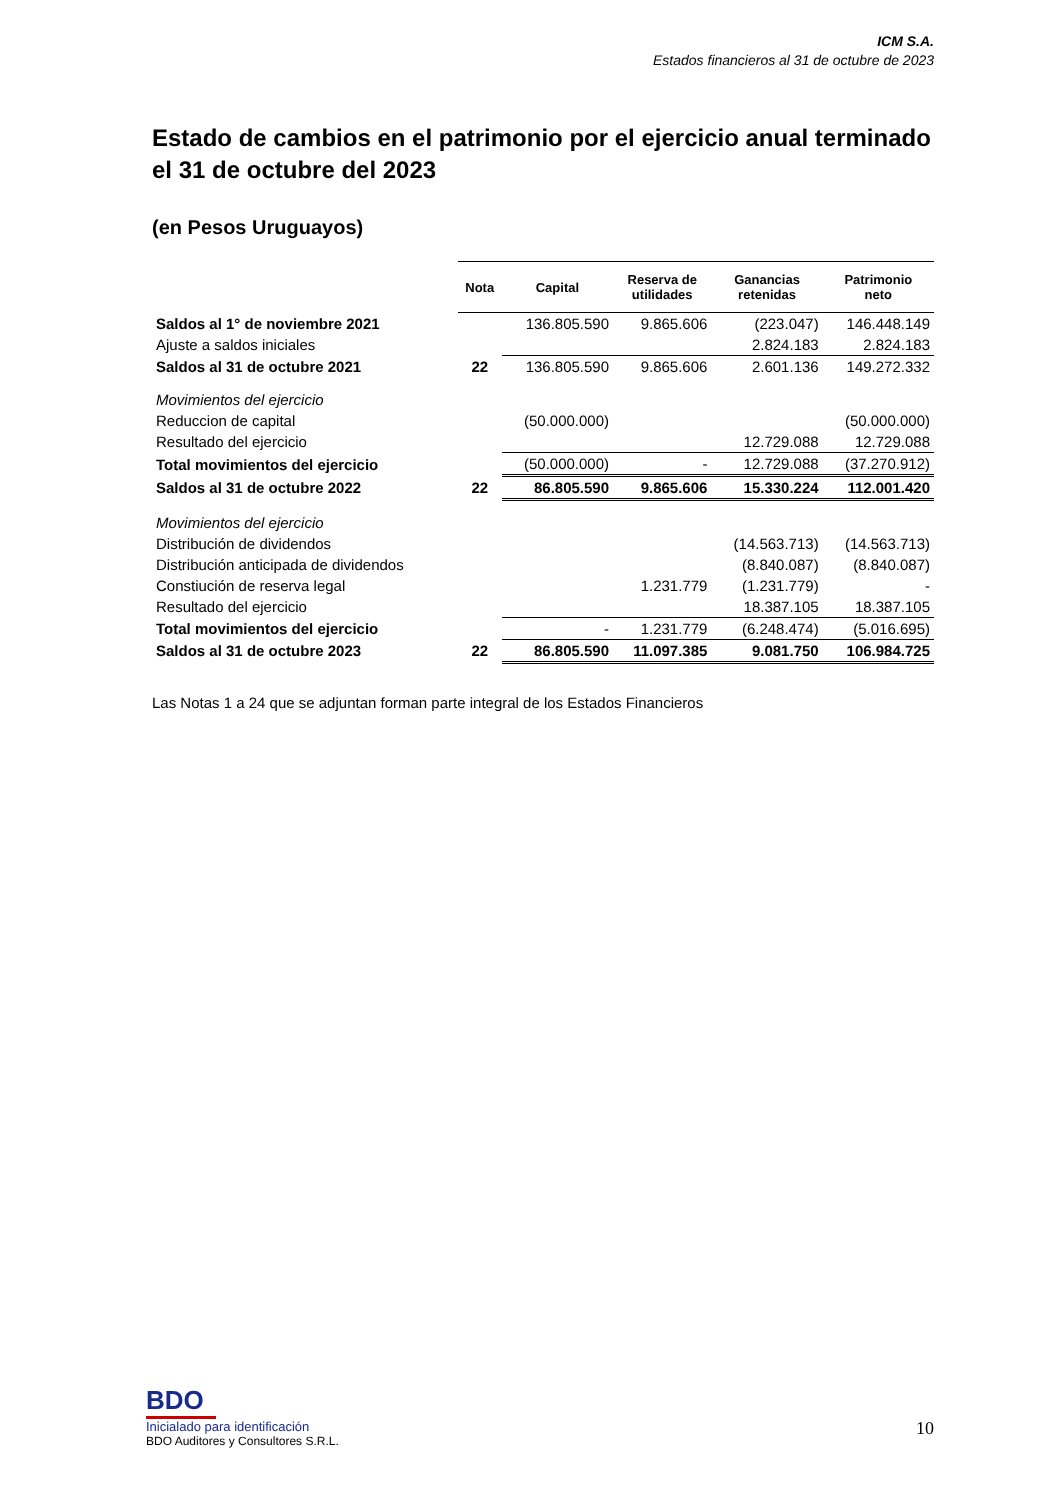ICM S.A.
Estados financieros al 31 de octubre de 2023
Estado de cambios en el patrimonio por el ejercicio anual terminado el 31 de octubre del 2023
(en Pesos Uruguayos)
| | Nota | Capital | Reserva de utilidades | Ganancias retenidas | Patrimonio neto |
| --- | --- | --- | --- | --- | --- |
| Saldos al 1° de noviembre 2021 | | 136.805.590 | 9.865.606 | (223.047) | 146.448.149 |
| Ajuste a saldos iniciales | | | | 2.824.183 | 2.824.183 |
| Saldos al 31 de octubre 2021 | 22 | 136.805.590 | 9.865.606 | 2.601.136 | 149.272.332 |
| Movimientos del ejercicio | | | | | |
| Reduccion de capital | | (50.000.000) | | | (50.000.000) |
| Resultado del ejercicio | | | | 12.729.088 | 12.729.088 |
| Total movimientos del ejercicio | | (50.000.000) | - | 12.729.088 | (37.270.912) |
| Saldos al 31 de octubre 2022 | 22 | 86.805.590 | 9.865.606 | 15.330.224 | 112.001.420 |
| Movimientos del ejercicio | | | | | |
| Distribución de dividendos | | | | (14.563.713) | (14.563.713) |
| Distribución anticipada de dividendos | | | | (8.840.087) | (8.840.087) |
| Constiución de reserva legal | | | 1.231.779 | (1.231.779) | - |
| Resultado del ejercicio | | | | 18.387.105 | 18.387.105 |
| Total movimientos del ejercicio | | - | 1.231.779 | (6.248.474) | (5.016.695) |
| Saldos al 31 de octubre 2023 | 22 | 86.805.590 | 11.097.385 | 9.081.750 | 106.984.725 |
Las Notas 1 a 24 que se adjuntan forman parte integral de los Estados Financieros
BDO
Inicialado para identificación
BDO Auditores y Consultores S.R.L.
10